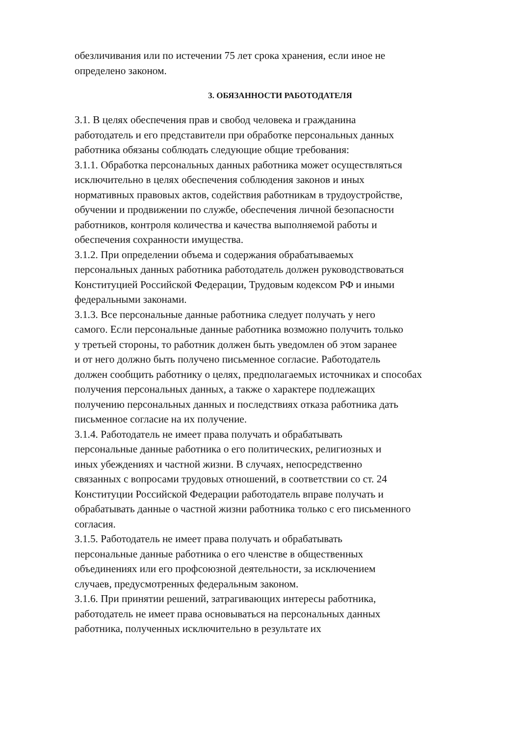обезличивания или по истечении 75 лет срока хранения, если иное не
определено законом.
3. ОБЯЗАННОСТИ РАБОТОДАТЕЛЯ
3.1. В целях обеспечения прав и свобод человека и гражданина
работодатель и его представители при обработке персональных данных
работника обязаны соблюдать следующие общие требования:
3.1.1. Обработка персональных данных работника может осуществляться
исключительно в целях обеспечения соблюдения законов и иных
нормативных правовых актов, содействия работникам в трудоустройстве,
обучении и продвижении по службе, обеспечения личной безопасности
работников, контроля количества и качества выполняемой работы и
обеспечения сохранности имущества.
3.1.2. При определении объема и содержания обрабатываемых
персональных данных работника работодатель должен руководствоваться
Конституцией Российской Федерации, Трудовым кодексом РФ и иными
федеральными законами.
3.1.3. Все персональные данные работника следует получать у него
самого. Если персональные данные работника возможно получить только
у третьей стороны, то работник должен быть уведомлен об этом заранее
и от него должно быть получено письменное согласие. Работодатель
должен сообщить работнику о целях, предполагаемых источниках и способах
получения персональных данных, а также о характере подлежащих
получению персональных данных и последствиях отказа работника дать
письменное согласие на их получение.
3.1.4. Работодатель не имеет права получать и обрабатывать
персональные данные работника о его политических, религиозных и
иных убеждениях и частной жизни. В случаях, непосредственно
связанных с вопросами трудовых отношений, в соответствии со ст. 24
Конституции Российской Федерации работодатель вправе получать и
обрабатывать данные о частной жизни работника только с его письменного
согласия.
3.1.5. Работодатель не имеет права получать и обрабатывать
персональные данные работника о его членстве в общественных
объединениях или его профсоюзной деятельности, за исключением
случаев, предусмотренных федеральным законом.
3.1.6. При принятии решений, затрагивающих интересы работника,
работодатель не имеет права основываться на персональных данных
работника, полученных исключительно в результате их